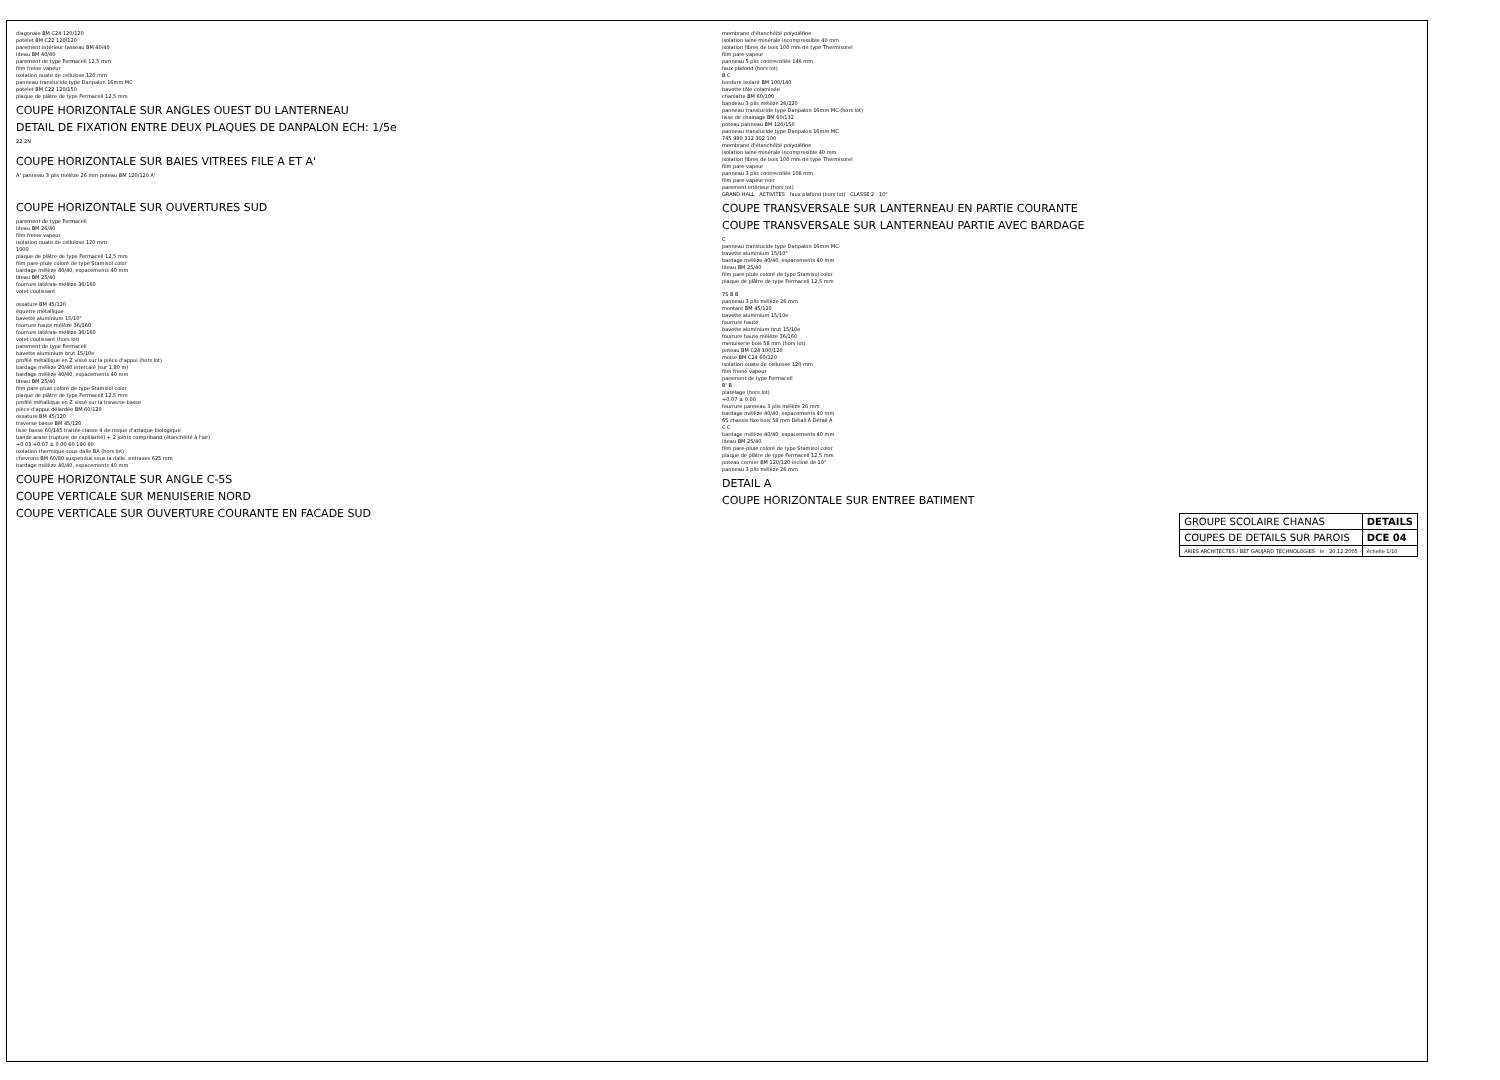diagonale BM C24 120/120
potelet BM C22 120/120
parement intérieur tasseau BM 40/40
liteau BM 40/40
parement de type Fermacell 12,5 mm
film freine vapeur
isolation ouate de cellulose 120 mm
panneau translucide type Danpalon 16mm MC
potelet BM C22 120/150
plaque de plâtre de type Fermacell 12,5 mm
COUPE HORIZONTALE SUR ANGLES OUEST DU LANTERNEAU
DETAIL DE FIXATION ENTRE DEUX PLAQUES DE DANPALON ECH: 1/5e
22 2N
COUPE HORIZONTALE SUR BAIES VITREES FILE A ET A'
A' panneau 3 plis mélèze 26 mm poteau BM 120/120 A'
COUPE HORIZONTALE SUR OUVERTURES SUD
parement de type Fermacell
liteau BM 26/40
film freine vapeur
isolation ouate de cellulose 120 mm
1000
plaque de plâtre de type Fermacell 12,5 mm
film pare-pluie coloré de type Stamisol color
bardage mélèze 40/40, espacements 40 mm
liteau BM 25/40
fourrure latérale mélèze 36/160
volet coulissant
ossature BM 45/120
équerre métallique
bavette aluminium 15/10°
fourrure haute mélèze 36/160
fourrure latérale mélèze 36/160
volet coulissant (hors lot)
parement de type Fermacell
bavette aluminium brut 15/10e
profilé métallique en Z vissé sur la pièce d'appui (hors lot)
bardage mélèze 20/40 intercalé (sur 1,80 m)
bardage mélèze 40/40, espacements 40 mm
liteau BM 25/40
film pare-pluie coloré de type Stamisol color
plaque de plâtre de type Fermacell 12,5 mm
profilé métallique en Z vissé sur la traverse basse
pièce d'appui délardée BM 60/120
ossature BM 45/120
traverse basse BM 45/120
lisse basse 60/145 traitée classe 4 de risque d'attaque biologique
bande arase (rupture de capillarité) + 2 joints compriband (étanchéité à l'air)
+0.03 +0.07 ± 0.00 60 190 60
isolation thermique sous dalle BA (hors lot)
chevrons BM 60/80 suspendus sous la dalle, entraxes 625 mm
bardage mélèze 40/40, espacements 40 mm
COUPE HORIZONTALE SUR ANGLE C-5S
COUPE VERTICALE SUR MENUISERIE NORD
COUPE VERTICALE SUR OUVERTURE COURANTE EN FACADE SUD
membrane d'étanchéité polyoléfine
isolation laine minérale incompressible 40 mm
isolation fibres de bois 100 mm de type Thermisorel
film pare-vapeur
panneau 5 plis contrecollés 146 mm
faux plafond (hors lot)
B C
bordure isolant BM 100/140
bavette tôle colaminée
chanlatte BM 60/100
bandeau 3 plis mélèze 26/220
panneau translucide type Danpalon 16mm MC (hors lot)
lisse de chainage BM 60/132
poteau panneau BM 120/150
panneau translucide type Danpalon 16mm MC
745 980 312 302 100
membrane d'étanchéité polyoléfine
isolation laine minérale incompresible 40 mm
isolation fibres de bois 100 mm de type Thermisorel
film pare-vapeur
panneau 3 plis contrecollés 108 mm
film pare-vapeur noir
parement intérieur (hors lot)
GRAND HALL ACTIVITES faux plafond (hors lot) CLASSE 2 10°
COUPE TRANSVERSALE SUR LANTERNEAU EN PARTIE COURANTE
COUPE TRANSVERSALE SUR LANTERNEAU PARTIE AVEC BARDAGE
C
panneau translucide type Danpalon 16mm MC
bavette aluminium 15/10°
bardage mélèze 40/40, espacements 40 mm
liteau BM 25/40
film pare-pluie coloré de type Stamisol color
plaque de plâtre de type Fermacell 12,5 mm
7S B B
panneau 3 plis mélèze 26 mm
montant BM 45/120
bavette aluminium 15/10e
fourrure haute
bavette aluminium brut 15/10e
fourrure haute mélèze 36/160
menuiserie bois 58 mm (hors lot)
poteau BM C24 100/120
moise BM C24 60/120
isolation ouate de cellulose 120 mm
film freine vapeur
parement de type Fermacell
B' B
platelage (hors lot)
+0.07 ± 0.00
fourrure panneau 3 plis mélèze 26 mm
bardage mélèze 40/40, espacements 40 mm
6S chassis fixe bois 58 mm Détail A Détail A
C C
bardage mélèze 40/40, espacements 40 mm
liteau BM 25/40
film pare-pluie coloré de type Stamisol color
plaque de plâtre de type Fermacell 12,5 mm
poteau cornier BM 120/120 incliné de 10°
panneau 3 plis mélèze 26 mm
DETAIL A
COUPE HORIZONTALE SUR ENTREE BATIMENT
| GROUPE SCOLAIRE CHANAS | DETAILS |
| COUPES DE DETAILS SUR PAROIS | DCE 04 |
| ARIES ARCHITECTES / BET GAUJARD TECHNOLOGIES le : 20.12.2005 | échelle 1/10 |